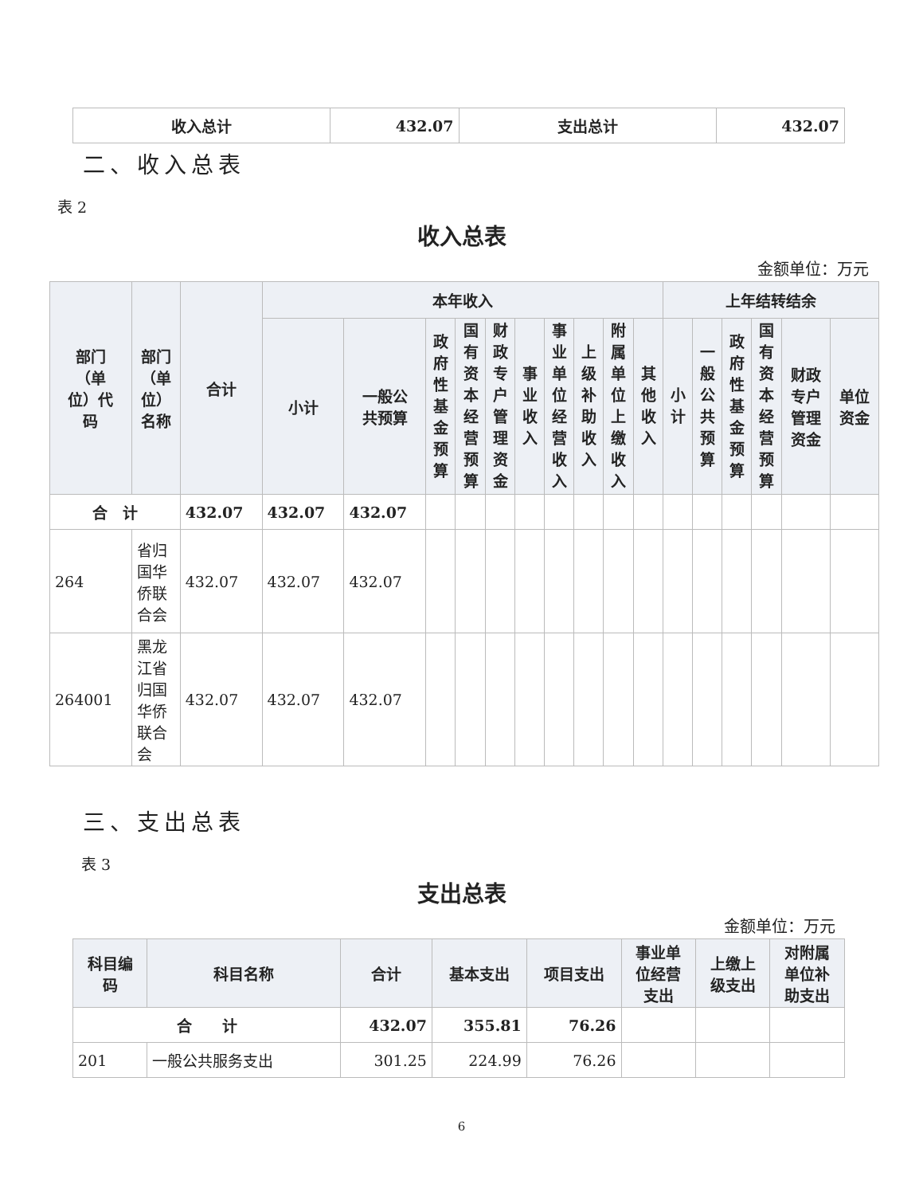| 收入总计 | 432.07 | 支出总计 | 432.07 |
二、收入总表
表 2
收入总表
金额单位：万元
| 部门 （单 位）代 码 | 部门 （单 位） 名称 | 合计 | 本年收入 | | | | | | | | | | 上年结转结余 | | | | | |
| --- | --- | --- | --- | --- | --- | --- | --- | --- | --- | --- | --- | --- | --- | --- | --- | --- | --- | --- |
| | | | 小计 | 一般公 共预算 | 政府性基金预算 | 国有资本经营预算 | 财政专户管理资金 | 事业收入 | 事业单位经营收入 | 上级补助收入 | 附属单位上缴收入 | 其他收入 | 小计 | 一般公共预算 | 政府性基金预算 | 国有资本经营预算 | 财政 专户 管理 资金 | 单位 资金 |
| 合 计 | | 432.07 | 432.07 | 432.07 | | | | | | | | | | | | | | |
| 264 | 省归 国华 侨联 合会 | 432.07 | 432.07 | 432.07 | | | | | | | | | | | | | | |
| 264001 | 黑龙 江省 归国 华侨 联合 会 | 432.07 | 432.07 | 432.07 | | | | | | | | | | | | | | |
三、支出总表
表 3
支出总表
金额单位：万元
| 科目编 码 | 科目名称 | 合计 | 基本支出 | 项目支出 | 事业单 位经营 支出 | 上缴上 级支出 | 对附属 单位补 助支出 |
| --- | --- | --- | --- | --- | --- | --- | --- |
| 合 计 | | 432.07 | 355.81 | 76.26 | | | |
| 201 | 一般公共服务支出 | 301.25 | 224.99 | 76.26 | | | |
6